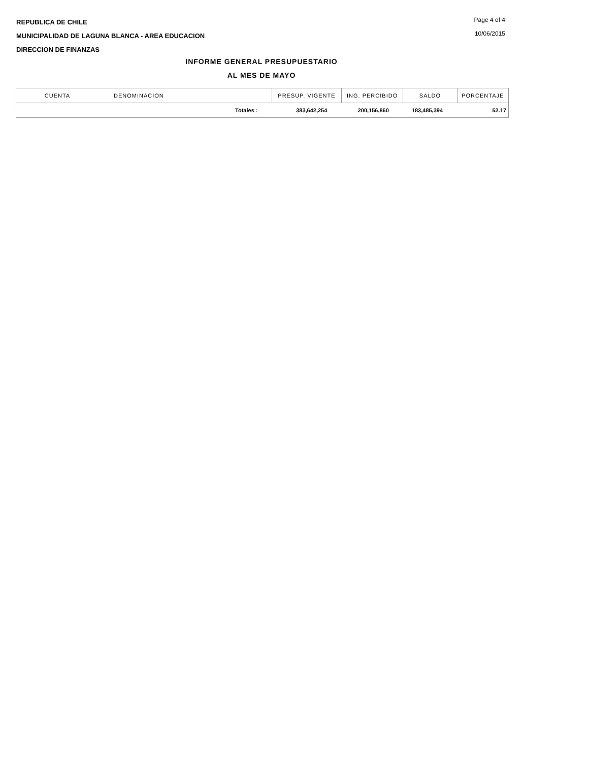REPUBLICA DE CHILE
MUNICIPALIDAD DE LAGUNA BLANCA - AREA EDUCACION
DIRECCION DE FINANZAS
Page 4 of 4
10/06/2015
INFORME GENERAL PRESUPUESTARIO
AL MES DE MAYO
| CUENTA | DENOMINACION | PRESUP. VIGENTE | ING. PERCIBIDO | SALDO | PORCENTAJE |
| --- | --- | --- | --- | --- | --- |
| | Totales : | 383,642,254 | 200,156,860 | 183,485,394 | 52.17 |